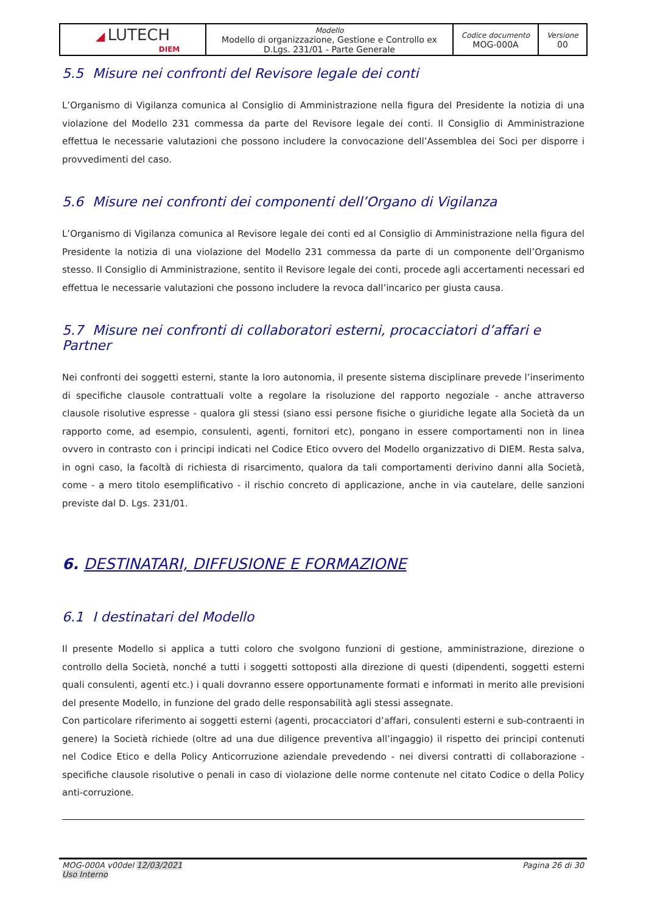| ◢ LUTECH DIEM | Modello Modello di organizzazione, Gestione e Controllo ex D.Lgs. 231/01 - Parte Generale | Codice documento MOG-000A | Versione 00 |
5.5 Misure nei confronti del Revisore legale dei conti
L’Organismo di Vigilanza comunica al Consiglio di Amministrazione nella figura del Presidente la notizia di una violazione del Modello 231 commessa da parte del Revisore legale dei conti. Il Consiglio di Amministrazione effettua le necessarie valutazioni che possono includere la convocazione dell’Assemblea dei Soci per disporre i provvedimenti del caso.
5.6 Misure nei confronti dei componenti dell’Organo di Vigilanza
L’Organismo di Vigilanza comunica al Revisore legale dei conti ed al Consiglio di Amministrazione nella figura del Presidente la notizia di una violazione del Modello 231 commessa da parte di un componente dell’Organismo stesso. Il Consiglio di Amministrazione, sentito il Revisore legale dei conti, procede agli accertamenti necessari ed effettua le necessarie valutazioni che possono includere la revoca dall’incarico per giusta causa.
5.7 Misure nei confronti di collaboratori esterni, procacciatori d’affari e Partner
Nei confronti dei soggetti esterni, stante la loro autonomia, il presente sistema disciplinare prevede l’inserimento di specifiche clausole contrattuali volte a regolare la risoluzione del rapporto negoziale - anche attraverso clausole risolutive espresse - qualora gli stessi (siano essi persone fisiche o giuridiche legate alla Società da un rapporto come, ad esempio, consulenti, agenti, fornitori etc), pongano in essere comportamenti non in linea ovvero in contrasto con i principi indicati nel Codice Etico ovvero del Modello organizzativo di DIEM. Resta salva, in ogni caso, la facoltà di richiesta di risarcimento, qualora da tali comportamenti derivino danni alla Società, come - a mero titolo esemplificativo - il rischio concreto di applicazione, anche in via cautelare, delle sanzioni previste dal D. Lgs. 231/01.
6. DESTINATARI, DIFFUSIONE E FORMAZIONE
6.1 I destinatari del Modello
Il presente Modello si applica a tutti coloro che svolgono funzioni di gestione, amministrazione, direzione o controllo della Società, nonché a tutti i soggetti sottoposti alla direzione di questi (dipendenti, soggetti esterni quali consulenti, agenti etc.) i quali dovranno essere opportunamente formati e informati in merito alle previsioni del presente Modello, in funzione del grado delle responsabilità agli stessi assegnate.
Con particolare riferimento ai soggetti esterni (agenti, procacciatori d’affari, consulenti esterni e sub-contraenti in genere) la Società richiede (oltre ad una due diligence preventiva all’ingaggio) il rispetto dei principi contenuti nel Codice Etico e della Policy Anticorruzione aziendale prevedendo - nei diversi contratti di collaborazione - specifiche clausole risolutive o penali in caso di violazione delle norme contenute nel citato Codice o della Policy anti-corruzione.
MOG-000A v00del 12/03/2021
Uso Interno
Pagina 26 di 30